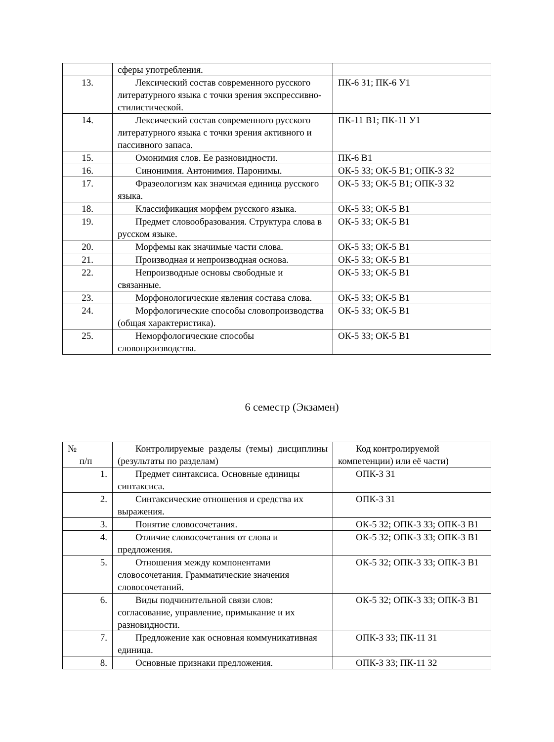| | сферы употребления. | |
| 13. | Лексический состав современного русского литературного языка с точки зрения экспрессивно-стилистической. | ПК-6 З1; ПК-6 У1 |
| 14. | Лексический состав современного русского литературного языка с точки зрения активного и пассивного запаса. | ПК-11 В1; ПК-11 У1 |
| 15. | Омонимия слов. Ее разновидности. | ПК-6 В1 |
| 16. | Синонимия. Антонимия. Паронимы. | ОК-5 З3; ОК-5 В1; ОПК-3 З2 |
| 17. | Фразеологизм как значимая единица русского языка. | ОК-5 З3; ОК-5 В1; ОПК-3 З2 |
| 18. | Классификация морфем русского языка. | ОК-5 З3; ОК-5 В1 |
| 19. | Предмет словообразования. Структура слова в русском языке. | ОК-5 З3; ОК-5 В1 |
| 20. | Морфемы как значимые части слова. | ОК-5 З3; ОК-5 В1 |
| 21. | Производная и непроизводная основа. | ОК-5 З3; ОК-5 В1 |
| 22. | Непроизводные основы свободные и связанные. | ОК-5 З3; ОК-5 В1 |
| 23. | Морфонологические явления состава слова. | ОК-5 З3; ОК-5 В1 |
| 24. | Морфологические способы словопроизводства (общая характеристика). | ОК-5 З3; ОК-5 В1 |
| 25. | Неморфологические способы словопроизводства. | ОК-5 З3; ОК-5 В1 |
6 семестр (Экзамен)
| № п/п | Контролируемые разделы (темы) дисциплины (результаты по разделам) | Код контролируемой компетенции) или её части) |
| 1. | Предмет синтаксиса. Основные единицы синтаксиса. | ОПК-3 З1 |
| 2. | Синтаксические отношения и средства их выражения. | ОПК-3 З1 |
| 3. | Понятие словосочетания. | ОК-5 З2; ОПК-3 З3; ОПК-3 В1 |
| 4. | Отличие словосочетания от слова и предложения. | ОК-5 З2; ОПК-3 З3; ОПК-3 В1 |
| 5. | Отношения между компонентами словосочетания. Грамматические значения словосочетаний. | ОК-5 З2; ОПК-3 З3; ОПК-3 В1 |
| 6. | Виды подчинительной связи слов: согласование, управление, примыкание и их разновидности. | ОК-5 З2; ОПК-3 З3; ОПК-3 В1 |
| 7. | Предложение как основная коммуникативная единица. | ОПК-3 З3; ПК-11 З1 |
| 8. | Основные признаки предложения. | ОПК-3 З3; ПК-11 З2 |